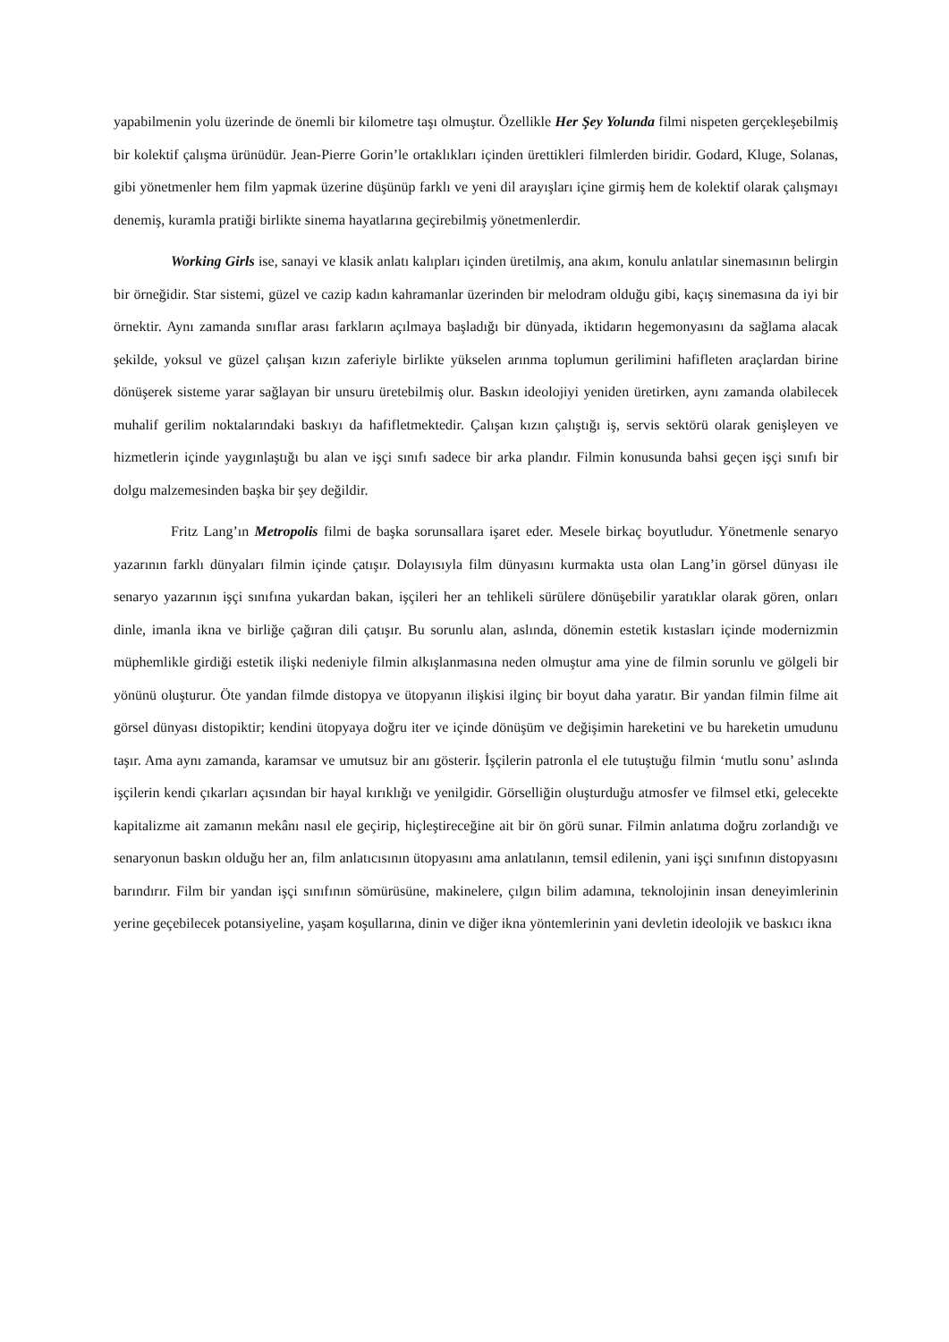yapabilmenin yolu üzerinde de önemli bir kilometre taşı olmuştur. Özellikle Her Şey Yolunda filmi nispeten gerçekleşebilmiş bir kolektif çalışma ürünüdür. Jean-Pierre Gorin’le ortaklıkları içinden ürettikleri filmlerden biridir. Godard, Kluge, Solanas, gibi yönetmenler hem film yapmak üzerine düşünüp farklı ve yeni dil arayışları içine girmiş hem de kolektif olarak çalışmayı denemiş, kuramla pratiği birlikte sinema hayatlarına geçirebilmiş yönetmenlerdir.
Working Girls ise, sanayi ve klasik anlatı kalıpları içinden üretilmiş, ana akım, konulu anlatılar sinemasının belirgin bir örneğidir. Star sistemi, güzel ve cazip kadın kahramanlar üzerinden bir melodram olduğu gibi, kaçış sinemasına da iyi bir örnektir. Aynı zamanda sınıflar arası farkların açılmaya başladığı bir dünyada, iktidarın hegemonyasını da sağlama alacak şekilde, yoksul ve güzel çalışan kızın zaferiyle birlikte yükselen arınma toplumun gerilimini hafifleten araçlardan birine dönüşerek sisteme yarar sağlayan bir unsuru üretebilmiş olur. Baskın ideolojiyi yeniden üretirken, aynı zamanda olabilecek muhalif gerilim noktalarındaki baskıyı da hafifletmektedir. Çalışan kızın çalıştığı iş, servis sektörü olarak genişleyen ve hizmetlerin içinde yaygınlaştığı bu alan ve işçi sınıfı sadece bir arka plandır. Filmin konusunda bahsi geçen işçi sınıfı bir dolgu malzemesinden başka bir şey değildir.
Fritz Lang’ın Metropolis filmi de başka sorunsallara işaret eder. Mesele birkaç boyutludur. Yönetmenle senaryo yazarının farklı dünyaları filmin içinde çatışır. Dolayısıyla film dünyasını kurmakta usta olan Lang’in görsel dünyası ile senaryo yazarının işçi sınıfına yukardan bakan, işçileri her an tehlikeli sürülere dönüşebilir yaratıklar olarak gören, onları dinle, imanla ikna ve birliğe çağıran dili çatışır. Bu sorunlu alan, aslında, dönemin estetik kıstasları içinde modernizmin müphemlikle girdiği estetik ilişki nedeniyle filmin alkışlanmasına neden olmuştur ama yine de filmin sorunlu ve gölgeli bir yönünü oluşturur. Öte yandan filmde distopya ve ütopyanın ilişkisi ilginç bir boyut daha yaratır. Bir yandan filmin filme ait görsel dünyası distopiktir; kendini ütopyaya doğru iter ve içinde dönüşüm ve değişimin hareketini ve bu hareketin umudunu taşır. Ama aynı zamanda, karamsar ve umutsuz bir anı gösterir. İşçilerin patronla el ele tutuştuğu filmin ‘mutlu sonu’ aslında işçilerin kendi çıkarları açısından bir hayal kırıklığı ve yenilgidir. Görselliğin oluşturduğu atmosfer ve filmsel etki, gelecekte kapitalizme ait zamanın mekânı nasıl ele geçirip, hiçleştireceğine ait bir ön görü sunar. Filmin anlatıma doğru zorlandığı ve senaryonun baskın olduğu her an, film anlatıcısının ütopyasını ama anlatılanın, temsil edilenin, yani işçi sınıfının distopyasını barındırır. Film bir yandan işçi sınıfının sömürüsüne, makinelere, çılgın bilim adamına, teknolojinin insan deneyimlerinin yerine geçebilecek potansiyeline, yaşam koşullarına, dinin ve diğer ikna yöntemlerinin yani devletin ideolojik ve baskıcı ikna